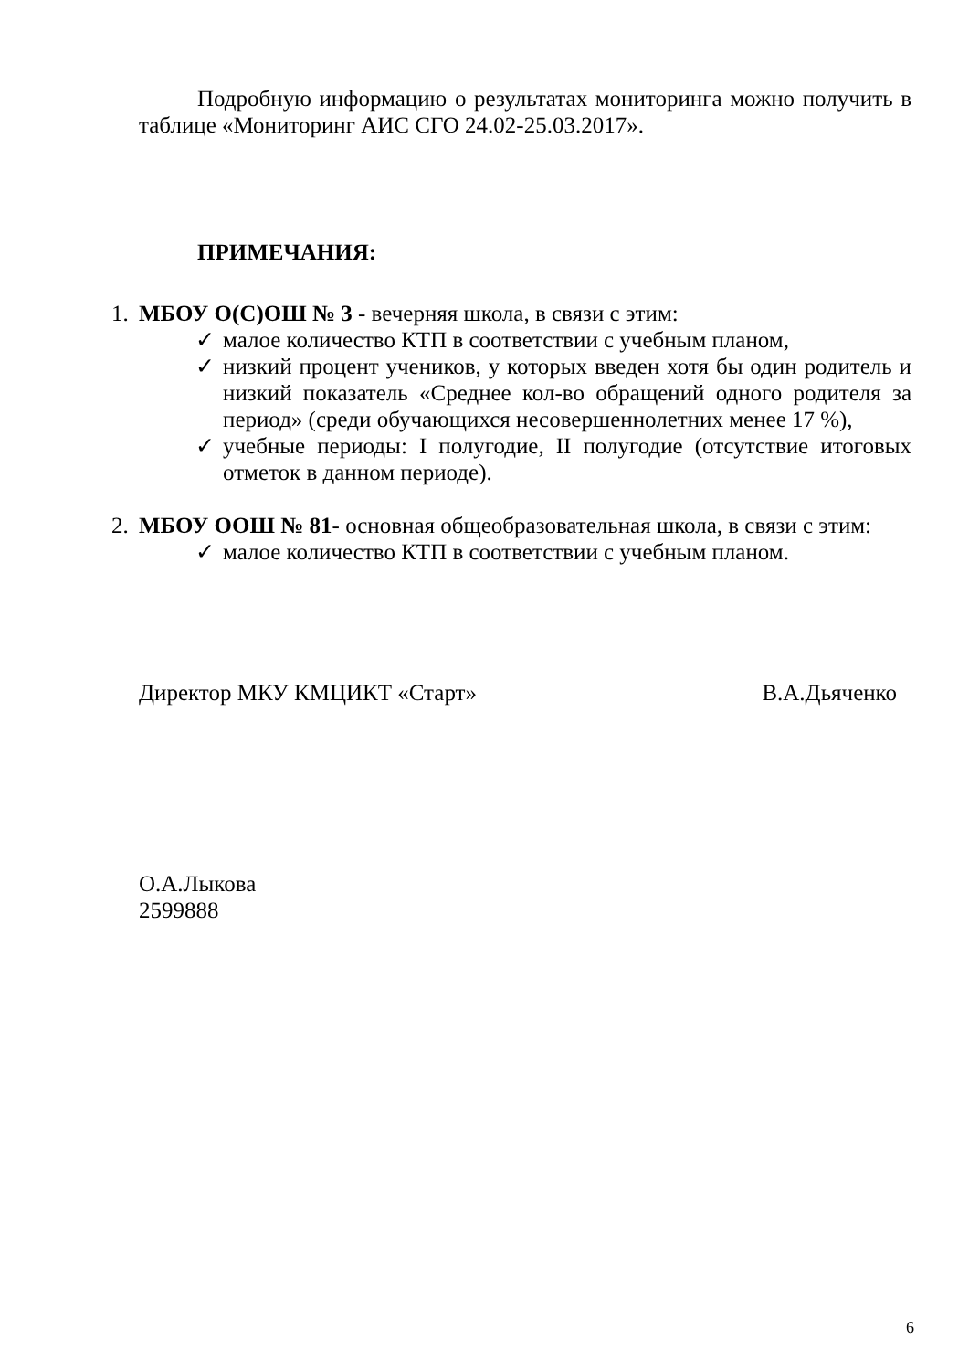Подробную информацию о результатах мониторинга можно получить в таблице «Мониторинг АИС СГО 24.02-25.03.2017».
ПРИМЕЧАНИЯ:
1. МБОУ О(С)ОШ № 3 - вечерняя школа, в связи с этим:
✓ малое количество КТП в соответствии с учебным планом,
✓ низкий процент учеников, у которых введен хотя бы один родитель и низкий показатель «Среднее кол-во обращений одного родителя за период» (среди обучающихся несовершеннолетних менее 17 %),
✓ учебные периоды: I полугодие, II полугодие (отсутствие итоговых отметок в данном периоде).
2. МБОУ ООШ № 81- основная общеобразовательная школа, в связи с этим:
✓ малое количество КТП в соответствии с учебным планом.
Директор МКУ КМЦИКТ «Старт» В.А.Дьяченко
О.А.Лыкова
2599888
6